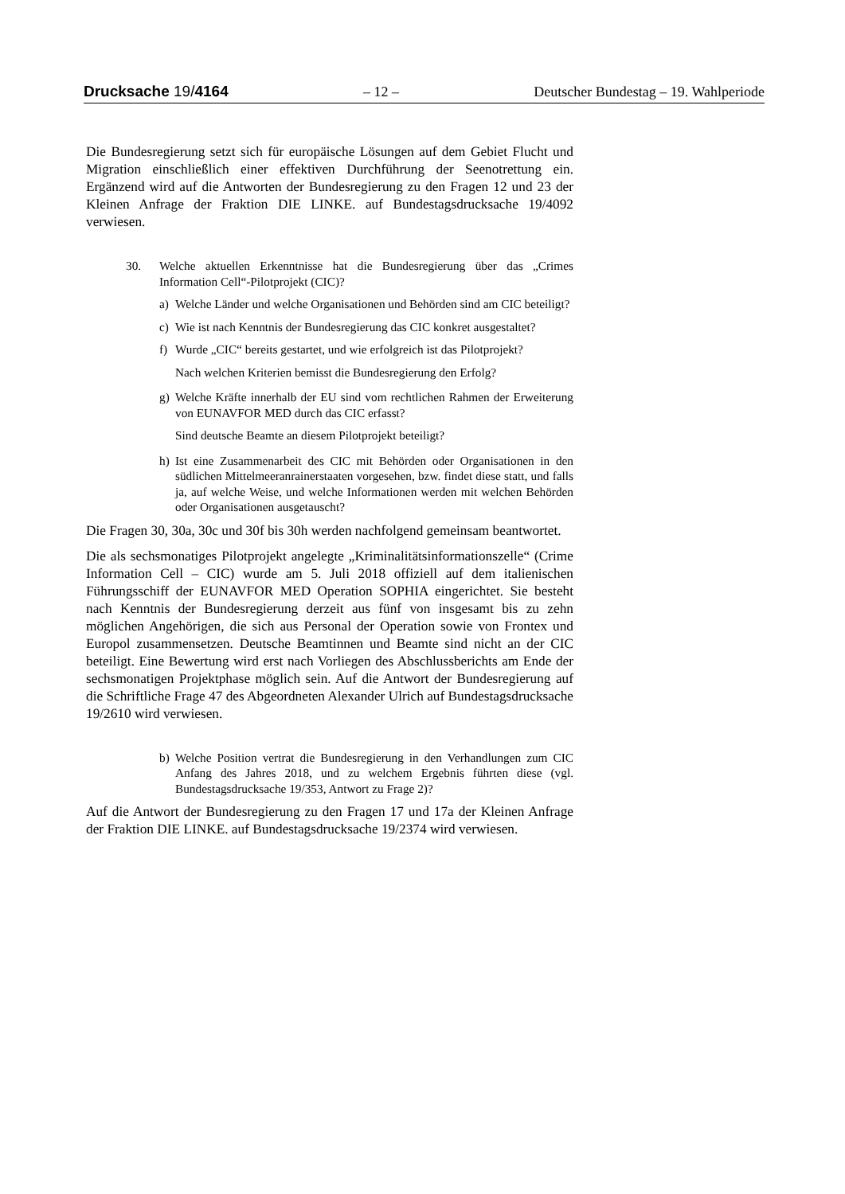Drucksache 19/4164 – 12 – Deutscher Bundestag – 19. Wahlperiode
Die Bundesregierung setzt sich für europäische Lösungen auf dem Gebiet Flucht und Migration einschließlich einer effektiven Durchführung der Seenotrettung ein. Ergänzend wird auf die Antworten der Bundesregierung zu den Fragen 12 und 23 der Kleinen Anfrage der Fraktion DIE LINKE. auf Bundestagsdrucksache 19/4092 verwiesen.
30. Welche aktuellen Erkenntnisse hat die Bundesregierung über das „Crimes Information Cell“-Pilotprojekt (CIC)?
a) Welche Länder und welche Organisationen und Behörden sind am CIC beteiligt?
c) Wie ist nach Kenntnis der Bundesregierung das CIC konkret ausgestaltet?
f) Wurde „CIC“ bereits gestartet, und wie erfolgreich ist das Pilotprojekt?
Nach welchen Kriterien bemisst die Bundesregierung den Erfolg?
g) Welche Kräfte innerhalb der EU sind vom rechtlichen Rahmen der Erweiterung von EUNAVFOR MED durch das CIC erfasst?
Sind deutsche Beamte an diesem Pilotprojekt beteiligt?
h) Ist eine Zusammenarbeit des CIC mit Behörden oder Organisationen in den südlichen Mittelmeeranrainerstaaten vorgesehen, bzw. findet diese statt, und falls ja, auf welche Weise, und welche Informationen werden mit welchen Behörden oder Organisationen ausgetauscht?
Die Fragen 30, 30a, 30c und 30f bis 30h werden nachfolgend gemeinsam beantwortet.
Die als sechsmonatiges Pilotprojekt angelegte „Kriminalitätsinformationszelle“ (Crime Information Cell – CIC) wurde am 5. Juli 2018 offiziell auf dem italienischen Führungsschiff der EUNAVFOR MED Operation SOPHIA eingerichtet. Sie besteht nach Kenntnis der Bundesregierung derzeit aus fünf von insgesamt bis zu zehn möglichen Angehörigen, die sich aus Personal der Operation sowie von Frontex und Europol zusammensetzen. Deutsche Beamtinnen und Beamte sind nicht an der CIC beteiligt. Eine Bewertung wird erst nach Vorliegen des Abschlussberichts am Ende der sechsmonatigen Projektphase möglich sein. Auf die Antwort der Bundesregierung auf die Schriftliche Frage 47 des Abgeordneten Alexander Ulrich auf Bundestagsdrucksache 19/2610 wird verwiesen.
b) Welche Position vertrat die Bundesregierung in den Verhandlungen zum CIC Anfang des Jahres 2018, und zu welchem Ergebnis führten diese (vgl. Bundestagsdrucksache 19/353, Antwort zu Frage 2)?
Auf die Antwort der Bundesregierung zu den Fragen 17 und 17a der Kleinen Anfrage der Fraktion DIE LINKE. auf Bundestagsdrucksache 19/2374 wird verwiesen.